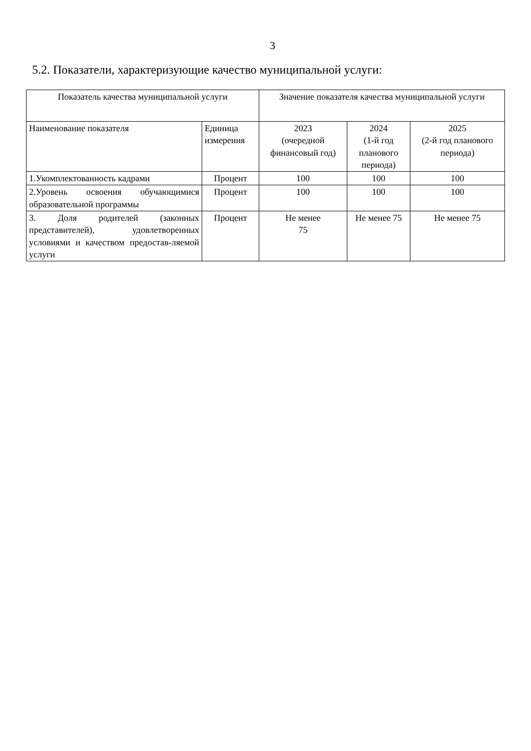3
5.2. Показатели, характеризующие качество муниципальной услуги:
| Показатель качества муниципальной услуги | | Значение показателя качества муниципальной услуги | | |
| --- | --- | --- | --- | --- |
| Наименование показателя | Единица измерения | 2023 (очередной финансовый год) | 2024 (1-й год планового периода) | 2025 (2-й год планового периода) |
| 1.Укомплектованность кадрами | Процент | 100 | 100 | 100 |
| 2.Уровень освоения обучающимися образовательной программы | Процент | 100 | 100 | 100 |
| 3. Доля родителей (законных представителей), удовлетворенных условиями и качеством предостав-ляемой услуги | Процент | Не менее 75 | Не менее 75 | Не менее 75 |